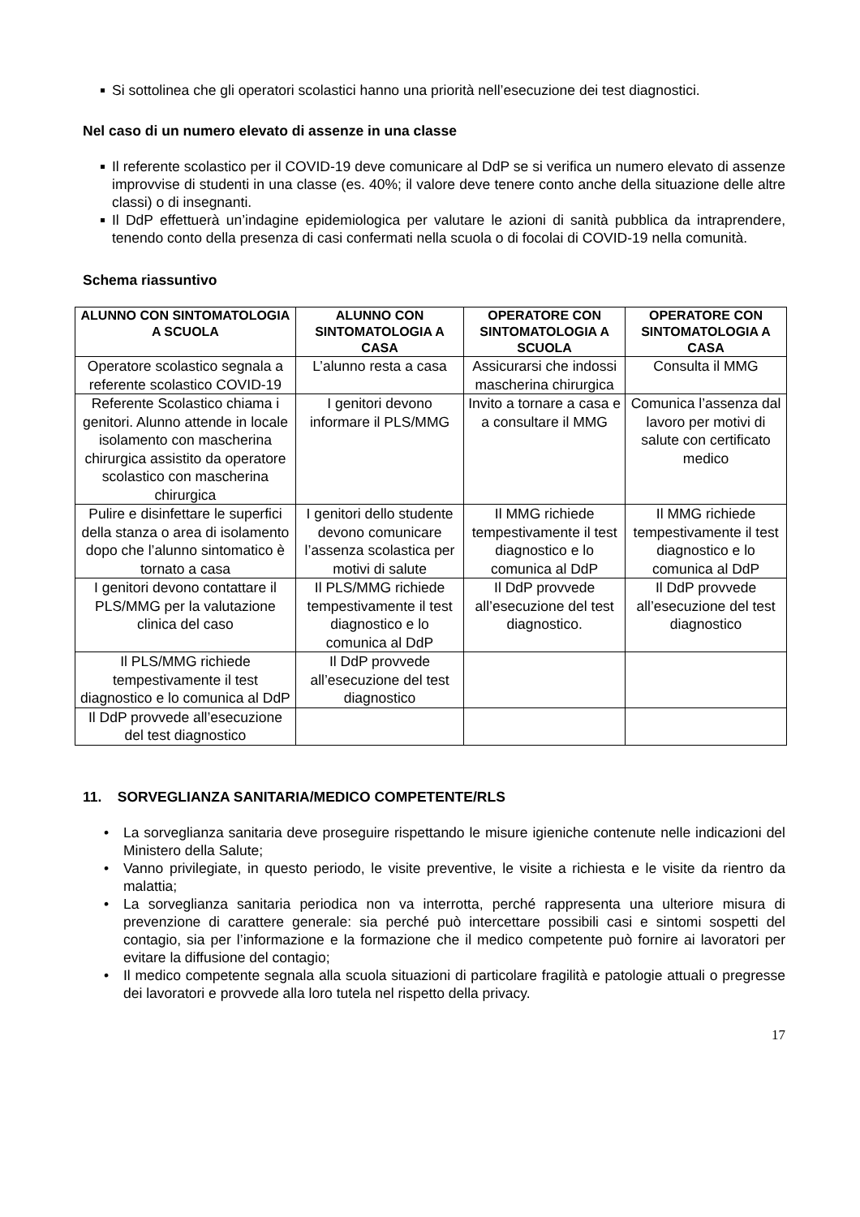Si sottolinea che gli operatori scolastici hanno una priorità nell’esecuzione dei test diagnostici.
Nel caso di un numero elevato di assenze in una classe
Il referente scolastico per il COVID-19 deve comunicare al DdP se si verifica un numero elevato di assenze improvvise di studenti in una classe (es. 40%; il valore deve tenere conto anche della situazione delle altre classi) o di insegnanti.
Il DdP effettuerà un’indagine epidemiologica per valutare le azioni di sanità pubblica da intraprendere, tenendo conto della presenza di casi confermati nella scuola o di focolai di COVID-19 nella comunità.
Schema riassuntivo
| ALUNNO CON SINTOMATOLOGIA A SCUOLA | ALUNNO CON SINTOMATOLOGIA A CASA | OPERATORE CON SINTOMATOLOGIA A SCUOLA | OPERATORE CON SINTOMATOLOGIA A CASA |
| --- | --- | --- | --- |
| Operatore scolastico segnala a referente scolastico COVID-19 | L’alunno resta a casa | Assicurarsi che indossi mascherina chirurgica | Consulta il MMG |
| Referente Scolastico chiama i genitori. Alunno attende in locale isolamento con mascherina chirurgica assistito da operatore scolastico con mascherina chirurgica | I genitori devono informare il PLS/MMG | Invito a tornare a casa e a consultare il MMG | Comunica l’assenza dal lavoro per motivi di salute con certificato medico |
| Pulire e disinfettare le superfici della stanza o area di isolamento dopo che l’alunno sintomatico è tornato a casa | I genitori dello studente devono comunicare l’assenza scolastica per motivi di salute | Il MMG richiede tempestivamente il test diagnostico e lo comunica al DdP | Il MMG richiede tempestivamente il test diagnostico e lo comunica al DdP |
| I genitori devono contattare il PLS/MMG per la valutazione clinica del caso | Il PLS/MMG richiede tempestivamente il test diagnostico e lo comunica al DdP | Il DdP provvede all’esecuzione del test diagnostico. | Il DdP provvede all’esecuzione del test diagnostico |
| Il PLS/MMG richiede tempestivamente il test diagnostico e lo comunica al DdP | Il DdP provvede all’esecuzione del test diagnostico | | |
| Il DdP provvede all’esecuzione del test diagnostico | | | |
11. SORVEGLIANZA SANITARIA/MEDICO COMPETENTE/RLS
La sorveglianza sanitaria deve proseguire rispettando le misure igieniche contenute nelle indicazioni del Ministero della Salute;
Vanno privilegiate, in questo periodo, le visite preventive, le visite a richiesta e le visite da rientro da malattia;
La sorveglianza sanitaria periodica non va interrotta, perché rappresenta una ulteriore misura di prevenzione di carattere generale: sia perché può intercettare possibili casi e sintomi sospetti del contagio, sia per l’informazione e la formazione che il medico competente può fornire ai lavoratori per evitare la diffusione del contagio;
Il medico competente segnala alla scuola situazioni di particolare fragilità e patologie attuali o pregresse dei lavoratori e provvede alla loro tutela nel rispetto della privacy.
17